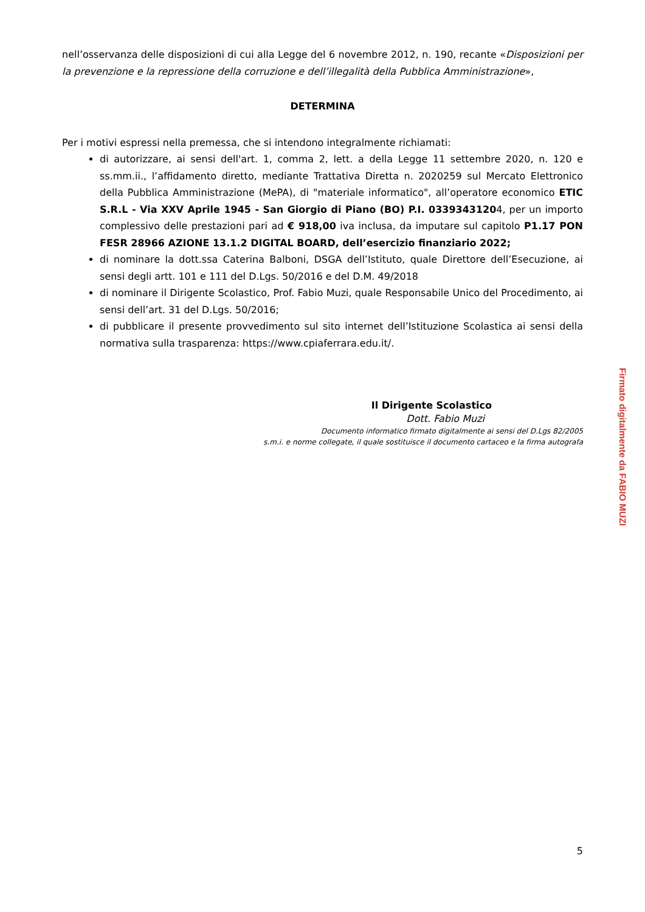nell’osservanza delle disposizioni di cui alla Legge del 6 novembre 2012, n. 190, recante «Disposizioni per la prevenzione e la repressione della corruzione e dell’illegalità della Pubblica Amministrazione»,
DETERMINA
Per i motivi espressi nella premessa, che si intendono integralmente richiamati:
di autorizzare, ai sensi dell'art. 1, comma 2, lett. a della Legge 11 settembre 2020, n. 120 e ss.mm.ii., l’affidamento diretto, mediante Trattativa Diretta n. 2020259 sul Mercato Elettronico della Pubblica Amministrazione (MePA), di "materiale informatico", all’operatore economico ETIC S.R.L - Via XXV Aprile 1945 - San Giorgio di Piano (BO) P.I. 03393431204, per un importo complessivo delle prestazioni pari ad € 918,00 iva inclusa, da imputare sul capitolo P1.17 PON FESR 28966 AZIONE 13.1.2 DIGITAL BOARD, dell’esercizio finanziario 2022;
di nominare la dott.ssa Caterina Balboni, DSGA dell’Istituto, quale Direttore dell’Esecuzione, ai sensi degli artt. 101 e 111 del D.Lgs. 50/2016 e del D.M. 49/2018
di nominare il Dirigente Scolastico, Prof. Fabio Muzi, quale Responsabile Unico del Procedimento, ai sensi dell’art. 31 del D.Lgs. 50/2016;
di pubblicare il presente provvedimento sul sito internet dell’Istituzione Scolastica ai sensi della normativa sulla trasparenza: https://www.cpiaferrara.edu.it/.
Il Dirigente Scolastico
Dott. Fabio Muzi
Documento informatico firmato digitalmente ai sensi del D.Lgs 82/2005
s.m.i. e norme collegate, il quale sostituisce il documento cartaceo e la firma autografa
Firmato digitalmente da FABIO MUZI
5